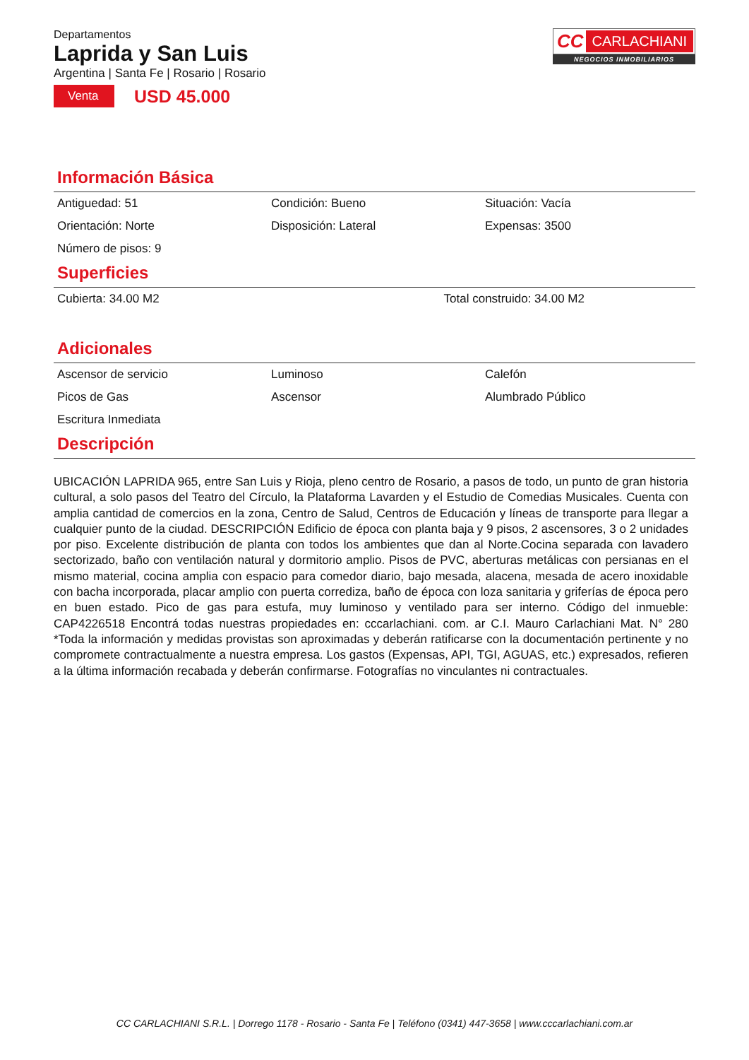Departamentos
Laprida y San Luis
Argentina | Santa Fe | Rosario | Rosario
Venta USD 45.000
CC CARLACHIANI
NEGOCIOS INMOBILIARIOS
Información Básica
| Antiguedad: 51 | Condición: Bueno | Situación: Vacía |
| Orientación: Norte | Disposición: Lateral | Expensas: 3500 |
| Número de pisos: 9 | | |
Superficies
| Cubierta: 34.00 M2 | Total construido: 34.00 M2 |
Adicionales
| Ascensor de servicio | Luminoso | Calefón |
| Picos de Gas | Ascensor | Alumbrado Público |
| Escritura Inmediata | | |
Descripción
UBICACIÓN LAPRIDA 965, entre San Luis y Rioja, pleno centro de Rosario, a pasos de todo, un punto de gran historia cultural, a solo pasos del Teatro del Círculo, la Plataforma Lavarden y el Estudio de Comedias Musicales. Cuenta con amplia cantidad de comercios en la zona, Centro de Salud, Centros de Educación y líneas de transporte para llegar a cualquier punto de la ciudad. DESCRIPCIÓN Edificio de época con planta baja y 9 pisos, 2 ascensores, 3 o 2 unidades por piso. Excelente distribución de planta con todos los ambientes que dan al Norte.Cocina separada con lavadero sectorizado, baño con ventilación natural y dormitorio amplio. Pisos de PVC, aberturas metálicas con persianas en el mismo material, cocina amplia con espacio para comedor diario, bajo mesada, alacena, mesada de acero inoxidable con bacha incorporada, placar amplio con puerta corrediza, baño de época con loza sanitaria y griferías de época pero en buen estado. Pico de gas para estufa, muy luminoso y ventilado para ser interno. Código del inmueble: CAP4226518 Encontrá todas nuestras propiedades en: cccarlachiani. com. ar C.I. Mauro Carlachiani Mat. N° 280 *Toda la información y medidas provistas son aproximadas y deberán ratificarse con la documentación pertinente y no compromete contractualmente a nuestra empresa. Los gastos (Expensas, API, TGI, AGUAS, etc.) expresados, refieren a la última información recabada y deberán confirmarse. Fotografías no vinculantes ni contractuales.
CC CARLACHIANI S.R.L. | Dorrego 1178 - Rosario - Santa Fe | Teléfono (0341) 447-3658 | www.cccarlachiani.com.ar